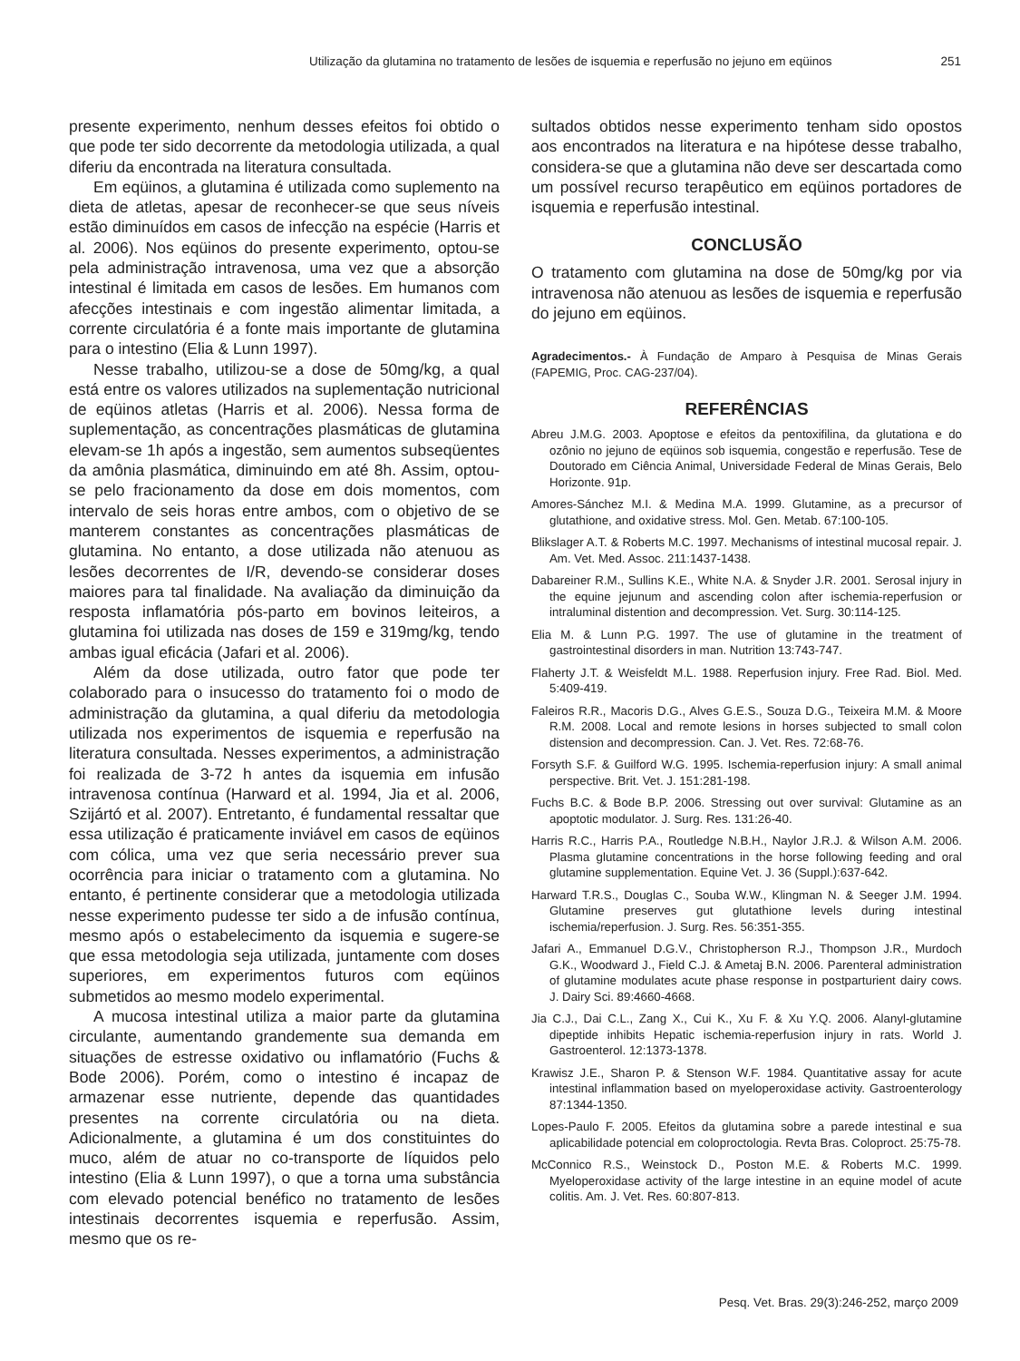Utilização da glutamina no tratamento de lesões de isquemia e reperfusão no jejuno em eqüinos 251
presente experimento, nenhum desses efeitos foi obtido o que pode ter sido decorrente da metodologia utilizada, a qual diferiu da encontrada na literatura consultada.
Em eqüinos, a glutamina é utilizada como suplemento na dieta de atletas, apesar de reconhecer-se que seus níveis estão diminuídos em casos de infecção na espécie (Harris et al. 2006). Nos eqüinos do presente experimento, optou-se pela administração intravenosa, uma vez que a absorção intestinal é limitada em casos de lesões. Em humanos com afecções intestinais e com ingestão alimentar limitada, a corrente circulatória é a fonte mais importante de glutamina para o intestino (Elia & Lunn 1997).
Nesse trabalho, utilizou-se a dose de 50mg/kg, a qual está entre os valores utilizados na suplementação nutricional de eqüinos atletas (Harris et al. 2006). Nessa forma de suplementação, as concentrações plasmáticas de glutamina elevam-se 1h após a ingestão, sem aumentos subseqüentes da amônia plasmática, diminuindo em até 8h. Assim, optou-se pelo fracionamento da dose em dois momentos, com intervalo de seis horas entre ambos, com o objetivo de se manterem constantes as concentrações plasmáticas de glutamina. No entanto, a dose utilizada não atenuou as lesões decorrentes de I/R, devendo-se considerar doses maiores para tal finalidade. Na avaliação da diminuição da resposta inflamatória pós-parto em bovinos leiteiros, a glutamina foi utilizada nas doses de 159 e 319mg/kg, tendo ambas igual eficácia (Jafari et al. 2006).
Além da dose utilizada, outro fator que pode ter colaborado para o insucesso do tratamento foi o modo de administração da glutamina, a qual diferiu da metodologia utilizada nos experimentos de isquemia e reperfusão na literatura consultada. Nesses experimentos, a administração foi realizada de 3-72 h antes da isquemia em infusão intravenosa contínua (Harward et al. 1994, Jia et al. 2006, Szijártó et al. 2007). Entretanto, é fundamental ressaltar que essa utilização é praticamente inviável em casos de eqüinos com cólica, uma vez que seria necessário prever sua ocorrência para iniciar o tratamento com a glutamina. No entanto, é pertinente considerar que a metodologia utilizada nesse experimento pudesse ter sido a de infusão contínua, mesmo após o estabelecimento da isquemia e sugere-se que essa metodologia seja utilizada, juntamente com doses superiores, em experimentos futuros com eqüinos submetidos ao mesmo modelo experimental.
A mucosa intestinal utiliza a maior parte da glutamina circulante, aumentando grandemente sua demanda em situações de estresse oxidativo ou inflamatório (Fuchs & Bode 2006). Porém, como o intestino é incapaz de armazenar esse nutriente, depende das quantidades presentes na corrente circulatória ou na dieta. Adicionalmente, a glutamina é um dos constituintes do muco, além de atuar no co-transporte de líquidos pelo intestino (Elia & Lunn 1997), o que a torna uma substância com elevado potencial benéfico no tratamento de lesões intestinais decorrentes isquemia e reperfusão. Assim, mesmo que os re-
sultados obtidos nesse experimento tenham sido opostos aos encontrados na literatura e na hipótese desse trabalho, considera-se que a glutamina não deve ser descartada como um possível recurso terapêutico em eqüinos portadores de isquemia e reperfusão intestinal.
CONCLUSÃO
O tratamento com glutamina na dose de 50mg/kg por via intravenosa não atenuou as lesões de isquemia e reperfusão do jejuno em eqüinos.
Agradecimentos.- À Fundação de Amparo à Pesquisa de Minas Gerais (FAPEMIG, Proc. CAG-237/04).
REFERÊNCIAS
Abreu J.M.G. 2003. Apoptose e efeitos da pentoxifilina, da glutationa e do ozônio no jejuno de eqüinos sob isquemia, congestão e reperfusão. Tese de Doutorado em Ciência Animal, Universidade Federal de Minas Gerais, Belo Horizonte. 91p.
Amores-Sánchez M.I. & Medina M.A. 1999. Glutamine, as a precursor of glutathione, and oxidative stress. Mol. Gen. Metab. 67:100-105.
Blikslager A.T. & Roberts M.C. 1997. Mechanisms of intestinal mucosal repair. J. Am. Vet. Med. Assoc. 211:1437-1438.
Dabareiner R.M., Sullins K.E., White N.A. & Snyder J.R. 2001. Serosal injury in the equine jejunum and ascending colon after ischemia-reperfusion or intraluminal distention and decompression. Vet. Surg. 30:114-125.
Elia M. & Lunn P.G. 1997. The use of glutamine in the treatment of gastrointestinal disorders in man. Nutrition 13:743-747.
Flaherty J.T. & Weisfeldt M.L. 1988. Reperfusion injury. Free Rad. Biol. Med. 5:409-419.
Faleiros R.R., Macoris D.G., Alves G.E.S., Souza D.G., Teixeira M.M. & Moore R.M. 2008. Local and remote lesions in horses subjected to small colon distension and decompression. Can. J. Vet. Res. 72:68-76.
Forsyth S.F. & Guilford W.G. 1995. Ischemia-reperfusion injury: A small animal perspective. Brit. Vet. J. 151:281-198.
Fuchs B.C. & Bode B.P. 2006. Stressing out over survival: Glutamine as an apoptotic modulator. J. Surg. Res. 131:26-40.
Harris R.C., Harris P.A., Routledge N.B.H., Naylor J.R.J. & Wilson A.M. 2006. Plasma glutamine concentrations in the horse following feeding and oral glutamine supplementation. Equine Vet. J. 36 (Suppl.):637-642.
Harward T.R.S., Douglas C., Souba W.W., Klingman N. & Seeger J.M. 1994. Glutamine preserves gut glutathione levels during intestinal ischemia/reperfusion. J. Surg. Res. 56:351-355.
Jafari A., Emmanuel D.G.V., Christopherson R.J., Thompson J.R., Murdoch G.K., Woodward J., Field C.J. & Ametaj B.N. 2006. Parenteral administration of glutamine modulates acute phase response in postparturient dairy cows. J. Dairy Sci. 89:4660-4668.
Jia C.J., Dai C.L., Zang X., Cui K., Xu F. & Xu Y.Q. 2006. Alanyl-glutamine dipeptide inhibits Hepatic ischemia-reperfusion injury in rats. World J. Gastroenterol. 12:1373-1378.
Krawisz J.E., Sharon P. & Stenson W.F. 1984. Quantitative assay for acute intestinal inflammation based on myeloperoxidase activity. Gastroenterology 87:1344-1350.
Lopes-Paulo F. 2005. Efeitos da glutamina sobre a parede intestinal e sua aplicabilidade potencial em coloproctologia. Revta Bras. Coloproct. 25:75-78.
McConnico R.S., Weinstock D., Poston M.E. & Roberts M.C. 1999. Myeloperoxidase activity of the large intestine in an equine model of acute colitis. Am. J. Vet. Res. 60:807-813.
Pesq. Vet. Bras. 29(3):246-252, março 2009